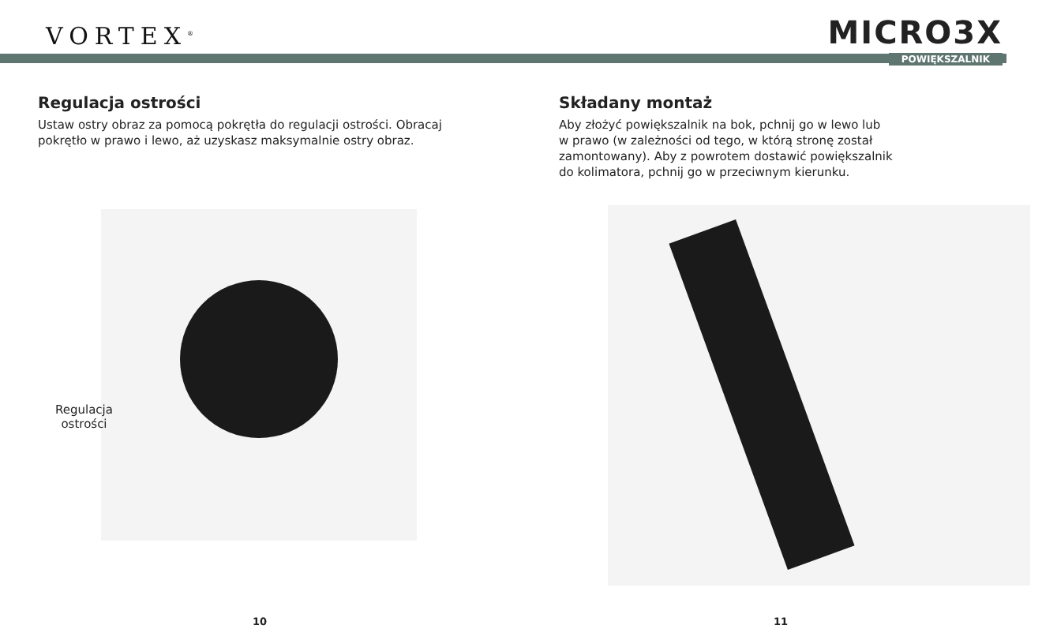VORTEX<sup>®</sup>
MICRO3X
POWIĘKSZALNIK
Regulacja ostrości
Ustaw ostry obraz za pomocą pokrętła do regulacji ostrości. Obracaj pokrętło w prawo i lewo, aż uzyskasz maksymalnie ostry obraz.
Regulacja
ostrości
10
Składany montaż
Aby złożyć powiększalnik na bok, pchnij go w lewo lub
w prawo (w zależności od tego, w którą stronę został
zamontowany). Aby z powrotem dostawić powiększalnik
do kolimatora, pchnij go w przeciwnym kierunku.
11